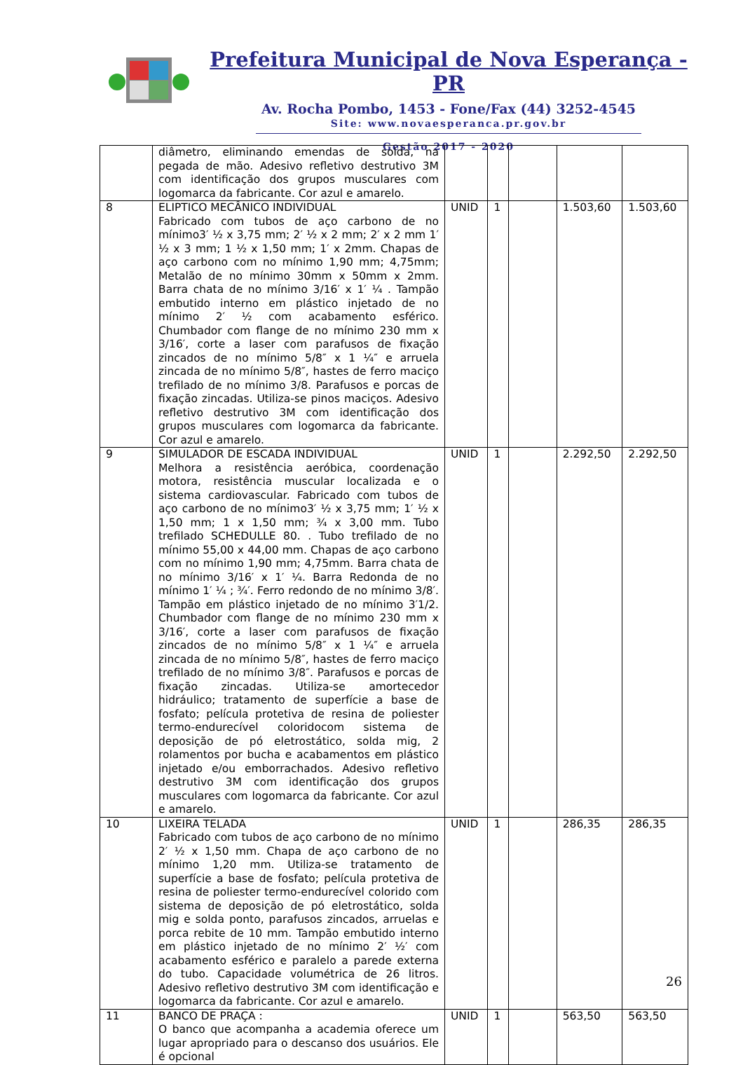Prefeitura Municipal de Nova Esperança - PR
Av. Rocha Pombo, 1453 - Fone/Fax (44) 3252-4545
Site: www.novaesperanca.pr.gov.br
Gestão 2017 - 2020
| | diâmetro, eliminando emendas de solda, na pegada de mão. Adesivo refletivo destrutivo 3M com identificação dos grupos musculares com logomarca da fabricante. Cor azul e amarelo. | | | | | |
| 8 | ELIPTICO MECÂNICO INDIVIDUAL Fabricado com tubos de aço carbono de no mínimo3′ ½ x 3,75 mm; 2′ ½ x 2 mm; 2′ x 2 mm 1′ ½ x 3 mm; 1 ½ x 1,50 mm; 1′ x 2mm. Chapas de aço carbono com no mínimo 1,90 mm; 4,75mm; Metalão de no mínimo 30mm x 50mm x 2mm. Barra chata de no mínimo 3/16′ x 1′ ¼ . Tampão embutido interno em plástico injetado de no mínimo 2′ ½ com acabamento esférico. Chumbador com flange de no mínimo 230 mm x 3/16′, corte a laser com parafusos de fixação zincados de no mínimo 5/8″ x 1 ¼″ e arruela zincada de no mínimo 5/8″, hastes de ferro maciço trefilado de no mínimo 3/8. Parafusos e porcas de fixação zincadas. Utiliza-se pinos maciços. Adesivo refletivo destrutivo 3M com identificação dos grupos musculares com logomarca da fabricante. Cor azul e amarelo. | UNID | 1 | | 1.503,60 | 1.503,60 |
| 9 | SIMULADOR DE ESCADA INDIVIDUAL Melhora a resistência aeróbica, coordenação motora, resistência muscular localizada e o sistema cardiovascular. Fabricado com tubos de aço carbono de no mínimo3′ ½ x 3,75 mm; 1′ ½ x 1,50 mm; 1 x 1,50 mm; ¾ x 3,00 mm. Tubo trefilado SCHEDULLE 80. . Tubo trefilado de no mínimo 55,00 x 44,00 mm. Chapas de aço carbono com no mínimo 1,90 mm; 4,75mm. Barra chata de no mínimo 3/16′ x 1′ ¼. Barra Redonda de no mínimo 1′ ¼ ; ¾′. Ferro redondo de no mínimo 3/8′. Tampão em plástico injetado de no mínimo 3′1/2. Chumbador com flange de no mínimo 230 mm x 3/16′, corte a laser com parafusos de fixação zincados de no mínimo 5/8″ x 1 ¼″ e arruela zincada de no mínimo 5/8″, hastes de ferro maciço trefilado de no mínimo 3/8″. Parafusos e porcas de fixação zincadas. Utiliza-se amortecedor hidráulico; tratamento de superfície a base de fosfato; película protetiva de resina de poliester termo-endurecível coloridocom sistema de deposição de pó eletrostático, solda mig, 2 rolamentos por bucha e acabamentos em plástico injetado e/ou emborrachados. Adesivo refletivo destrutivo 3M com identificação dos grupos musculares com logomarca da fabricante. Cor azul e amarelo. | UNID | 1 | | 2.292,50 | 2.292,50 |
| 10 | LIXEIRA TELADA Fabricado com tubos de aço carbono de no mínimo 2′ ½ x 1,50 mm. Chapa de aço carbono de no mínimo 1,20 mm. Utiliza-se tratamento de superfície a base de fosfato; película protetiva de resina de poliester termo-endurecível colorido com sistema de deposição de pó eletrostático, solda mig e solda ponto, parafusos zincados, arruelas e porca rebite de 10 mm. Tampão embutido interno em plástico injetado de no mínimo 2′ ½′ com acabamento esférico e paralelo a parede externa do tubo. Capacidade volumétrica de 26 litros. Adesivo refletivo destrutivo 3M com identificação e logomarca da fabricante. Cor azul e amarelo. | UNID | 1 | | 286,35 | 286,35 |
| 11 | BANCO DE PRAÇA : O banco que acompanha a academia oferece um lugar apropriado para o descanso dos usuários. Ele é opcional | UNID | 1 | | 563,50 | 563,50 |
26